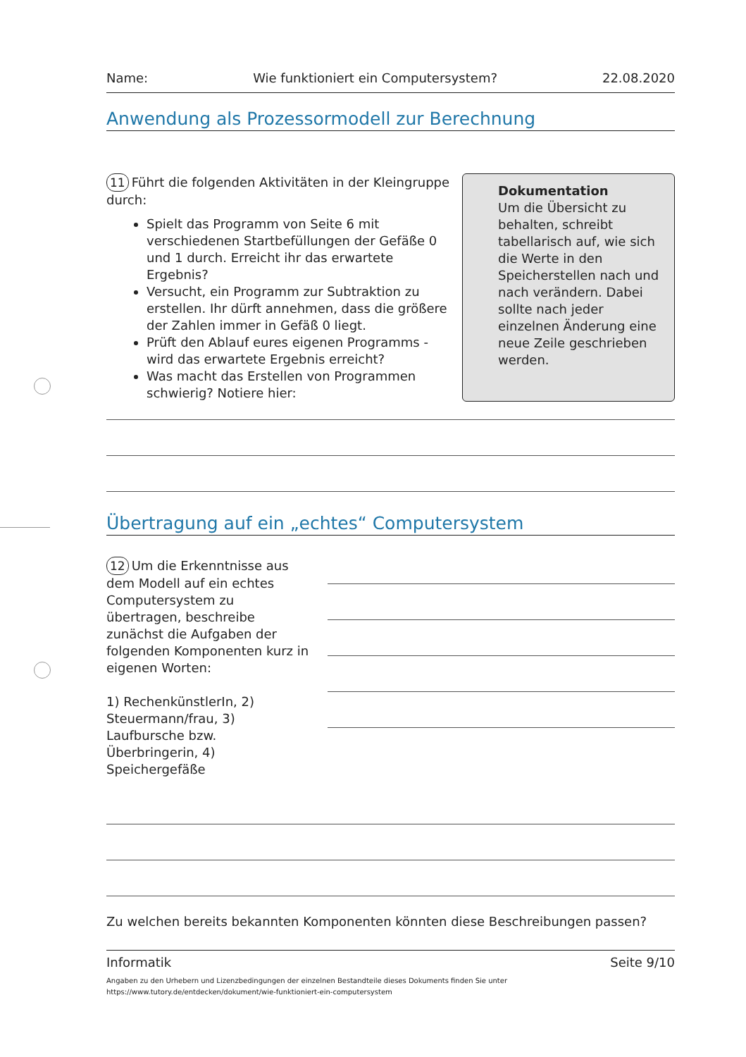Name: Wie funktioniert ein Computersystem? 22.08.2020
Anwendung als Prozessormodell zur Berechnung
11 Führt die folgenden Aktivitäten in der Kleingruppe durch:
Spielt das Programm von Seite 6 mit verschiedenen Startbefüllungen der Gefäße 0 und 1 durch. Erreicht ihr das erwartete Ergebnis?
Versucht, ein Programm zur Subtraktion zu erstellen. Ihr dürft annehmen, dass die größere der Zahlen immer in Gefäß 0 liegt.
Prüft den Ablauf eures eigenen Programms - wird das erwartete Ergebnis erreicht?
Was macht das Erstellen von Programmen schwierig? Notiere hier:
Dokumentation
Um die Übersicht zu behalten, schreibt tabellarisch auf, wie sich die Werte in den Speicherstellen nach und nach verändern. Dabei sollte nach jeder einzelnen Änderung eine neue Zeile geschrieben werden.
Übertragung auf ein „echtes“ Computersystem
12 Um die Erkenntnisse aus dem Modell auf ein echtes Computersystem zu übertragen, beschreibe zunächst die Aufgaben der folgenden Komponenten kurz in eigenen Worten:
1) RechenkünstlerIn, 2) Steuermann/frau, 3) Laufbursche bzw. Überbringerin, 4) Speichergefäße
Zu welchen bereits bekannten Komponenten könnten diese Beschreibungen passen?
Informatik Seite 9/10
Angaben zu den Urhebern und Lizenzbedingungen der einzelnen Bestandteile dieses Dokuments finden Sie unter
https://www.tutory.de/entdecken/dokument/wie-funktioniert-ein-computersystem